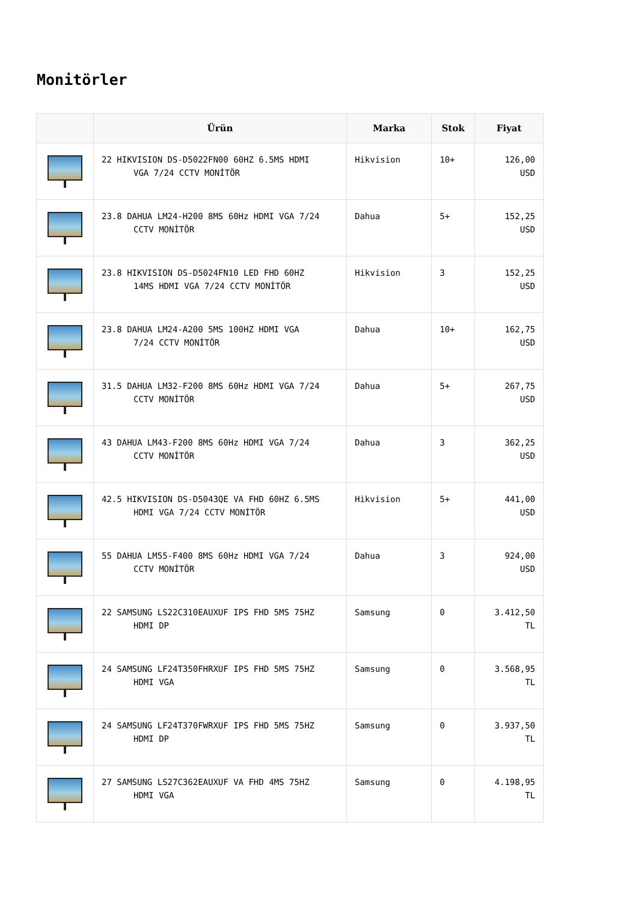Monitörler
| | Ürün | Marka | Stok | Fiyat |
| --- | --- | --- | --- | --- |
| | 22 HIKVISION DS-D5022FN00 60HZ 6.5MS HDMI VGA 7/24 CCTV MONİTÖR | Hikvision | 10+ | 126,00 USD |
| | 23.8 DAHUA LM24-H200 8MS 60Hz HDMI VGA 7/24 CCTV MONİTÖR | Dahua | 5+ | 152,25 USD |
| | 23.8 HIKVISION DS-D5024FN10 LED FHD 60HZ 14MS HDMI VGA 7/24 CCTV MONİTÖR | Hikvision | 3 | 152,25 USD |
| | 23.8 DAHUA LM24-A200 5MS 100HZ HDMI VGA 7/24 CCTV MONİTÖR | Dahua | 10+ | 162,75 USD |
| | 31.5 DAHUA LM32-F200 8MS 60Hz HDMI VGA 7/24 CCTV MONİTÖR | Dahua | 5+ | 267,75 USD |
| | 43 DAHUA LM43-F200 8MS 60Hz HDMI VGA 7/24 CCTV MONİTÖR | Dahua | 3 | 362,25 USD |
| | 42.5 HIKVISION DS-D5043QE VA FHD 60HZ 6.5MS HDMI VGA 7/24 CCTV MONİTÖR | Hikvision | 5+ | 441,00 USD |
| | 55 DAHUA LM55-F400 8MS 60Hz HDMI VGA 7/24 CCTV MONİTÖR | Dahua | 3 | 924,00 USD |
| | 22 SAMSUNG LS22C310EAUXUF IPS FHD 5MS 75HZ HDMI DP | Samsung | 0 | 3.412,50 TL |
| | 24 SAMSUNG LF24T350FHRXUF IPS FHD 5MS 75HZ HDMI VGA | Samsung | 0 | 3.568,95 TL |
| | 24 SAMSUNG LF24T370FWRXUF IPS FHD 5MS 75HZ HDMI DP | Samsung | 0 | 3.937,50 TL |
| | 27 SAMSUNG LS27C362EAUXUF VA FHD 4MS 75HZ HDMI VGA | Samsung | 0 | 4.198,95 TL |